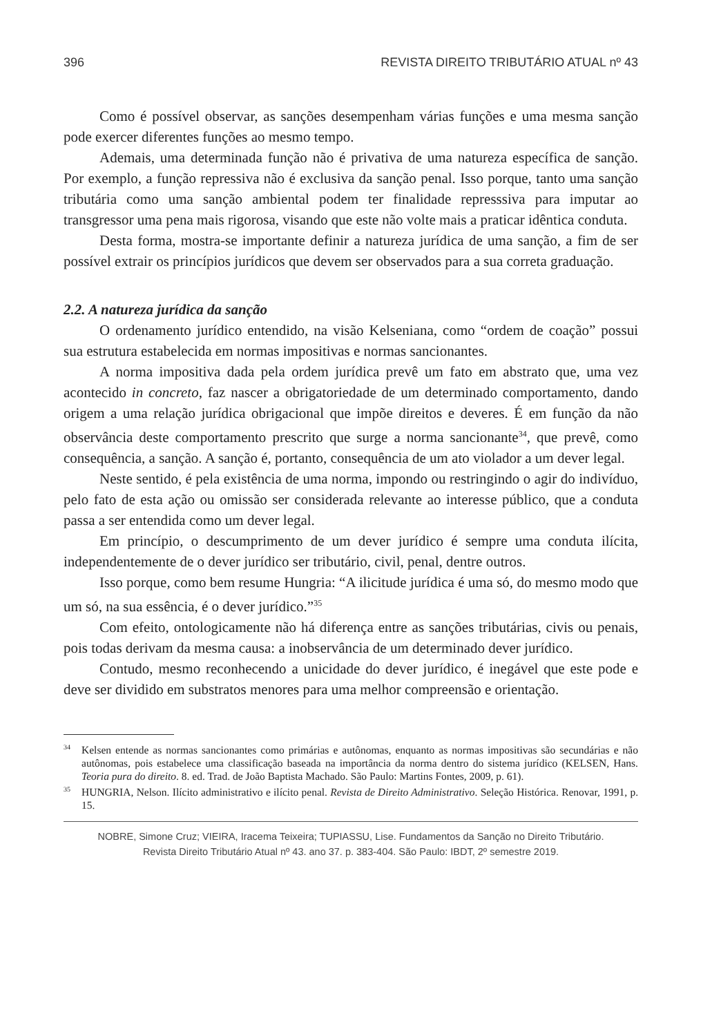396 REVISTA DIREITO TRIBUTÁRIO ATUAL nº 43
Como é possível observar, as sanções desempenham várias funções e uma mesma sanção pode exercer diferentes funções ao mesmo tempo.
Ademais, uma determinada função não é privativa de uma natureza específica de sanção. Por exemplo, a função repressiva não é exclusiva da sanção penal. Isso porque, tanto uma sanção tributária como uma sanção ambiental podem ter finalidade represssiva para imputar ao transgressor uma pena mais rigorosa, visando que este não volte mais a praticar idêntica conduta.
Desta forma, mostra-se importante definir a natureza jurídica de uma sanção, a fim de ser possível extrair os princípios jurídicos que devem ser observados para a sua correta graduação.
2.2. A natureza jurídica da sanção
O ordenamento jurídico entendido, na visão Kelseniana, como “ordem de coação” possui sua estrutura estabelecida em normas impositivas e normas sancionantes.
A norma impositiva dada pela ordem jurídica prevê um fato em abstrato que, uma vez acontecido in concreto, faz nascer a obrigatoriedade de um determinado comportamento, dando origem a uma relação jurídica obrigacional que impõe direitos e deveres. É em função da não observância deste comportamento prescrito que surge a norma sancionante<sup>34</sup>, que prevê, como consequência, a sanção. A sanção é, portanto, consequência de um ato violador a um dever legal.
Neste sentido, é pela existência de uma norma, impondo ou restringindo o agir do indivíduo, pelo fato de esta ação ou omissão ser considerada relevante ao interesse público, que a conduta passa a ser entendida como um dever legal.
Em princípio, o descumprimento de um dever jurídico é sempre uma conduta ilícita, independentemente de o dever jurídico ser tributário, civil, penal, dentre outros.
Isso porque, como bem resume Hungria: “A ilicitude jurídica é uma só, do mesmo modo que um só, na sua essência, é o dever jurídico.”<sup>35</sup>
Com efeito, ontologicamente não há diferença entre as sanções tributárias, civis ou penais, pois todas derivam da mesma causa: a inobservância de um determinado dever jurídico.
Contudo, mesmo reconhecendo a unicidade do dever jurídico, é inegável que este pode e deve ser dividido em substratos menores para uma melhor compreensão e orientação.
<sup>34</sup> Kelsen entende as normas sancionantes como primárias e autônomas, enquanto as normas impositivas são secundárias e não autônomas, pois estabelece uma classificação baseada na importância da norma dentro do sistema jurídico (KELSEN, Hans. Teoria pura do direito. 8. ed. Trad. de João Baptista Machado. São Paulo: Martins Fontes, 2009, p. 61).
<sup>35</sup>HUNGRIA, Nelson. Ilícito administrativo e ilícito penal. Revista de Direito Administrativo. Seleção Histórica. Renovar, 1991, p. 15.
NOBRE, Simone Cruz; VIEIRA, Iracema Teixeira; TUPIASSU, Lise. Fundamentos da Sanção no Direito Tributário.
Revista Direito Tributário Atual nº 43. ano 37. p. 383-404. São Paulo: IBDT, 2º semestre 2019.